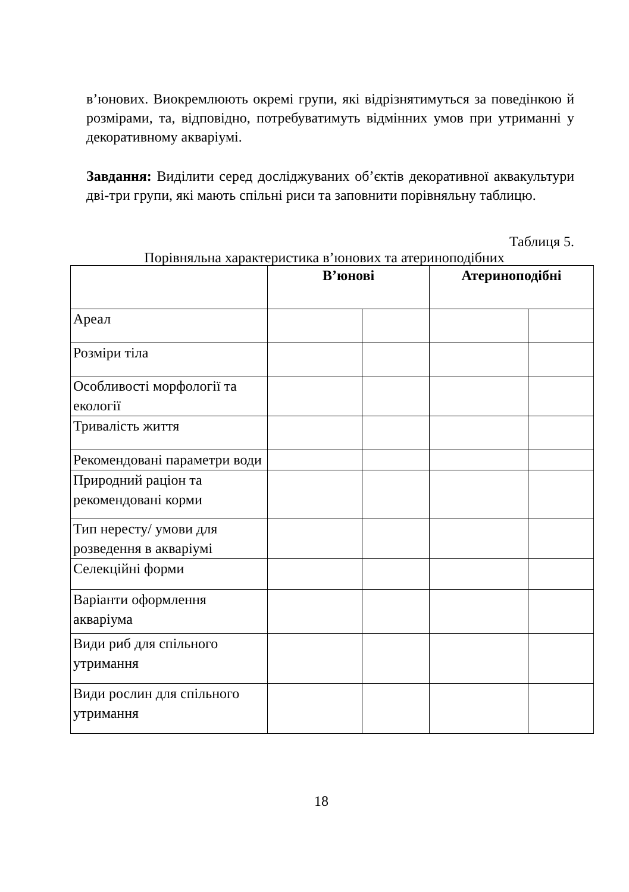в’юнових. Виокремлюють окремі групи, які відрізнятимуться за поведінкою й розмірами, та, відповідно, потребуватимуть відмінних умов при утриманні у декоративному акваріумі.
Завдання: Виділити серед досліджуваних об’єктів декоративної аквакультури дві-три групи, які мають спільні риси та заповнити порівняльну таблицю.
Таблиця 5.
Порівняльна характеристика в’юнових та атериноподібних
| | В’юнові | | Атериноподібні | |
| --- | --- | --- | --- | --- |
| Ареал | | | | |
| Розміри тіла | | | | |
| Особливості морфології та екології | | | | |
| Тривалість життя | | | | |
| Рекомендовані параметри води | | | | |
| Природний раціон та рекомендовані корми | | | | |
| Тип нересту/ умови для розведення в акваріумі | | | | |
| Селекційні форми | | | | |
| Варіанти оформлення акваріума | | | | |
| Види риб для спільного утримання | | | | |
| Види рослин для спільного утримання | | | | |
18